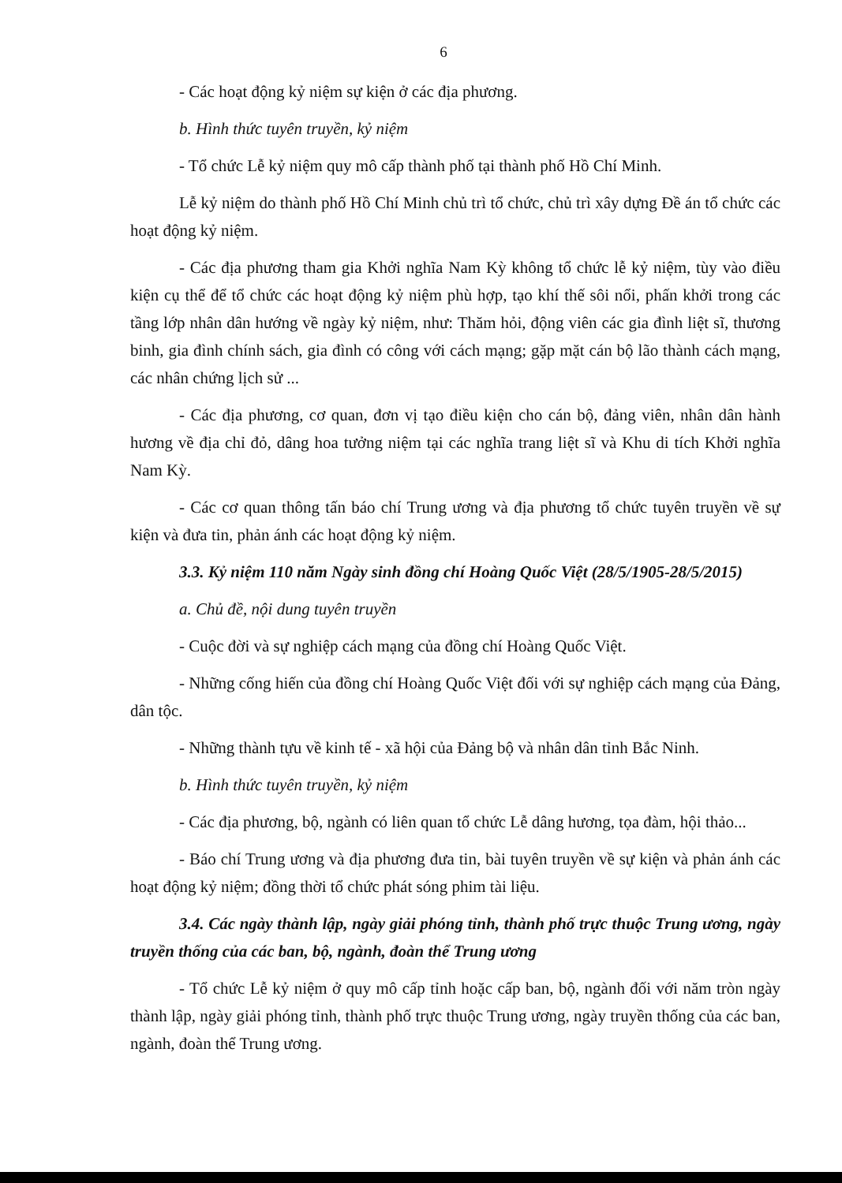6
- Các hoạt động kỷ niệm sự kiện ở các địa phương.
b. Hình thức tuyên truyền, kỷ niệm
- Tổ chức Lễ kỷ niệm quy mô cấp thành phố tại thành phố Hồ Chí Minh.
Lễ kỷ niệm do thành phố Hồ Chí Minh chủ trì tổ chức, chủ trì xây dựng Đề án tổ chức các hoạt động kỷ niệm.
- Các địa phương tham gia Khởi nghĩa Nam Kỳ không tổ chức lễ kỷ niệm, tùy vào điều kiện cụ thể để tổ chức các hoạt động kỷ niệm phù hợp, tạo khí thế sôi nổi, phấn khởi trong các tầng lớp nhân dân hướng về ngày kỷ niệm, như: Thăm hỏi, động viên các gia đình liệt sĩ, thương binh, gia đình chính sách, gia đình có công với cách mạng; gặp mặt cán bộ lão thành cách mạng, các nhân chứng lịch sử ...
- Các địa phương, cơ quan, đơn vị tạo điều kiện cho cán bộ, đảng viên, nhân dân hành hương về địa chỉ đỏ, dâng hoa tưởng niệm tại các nghĩa trang liệt sĩ và Khu di tích Khởi nghĩa Nam Kỳ.
- Các cơ quan thông tấn báo chí Trung ương và địa phương tổ chức tuyên truyền về sự kiện và đưa tin, phản ánh các hoạt động kỷ niệm.
3.3. Kỷ niệm 110 năm Ngày sinh đồng chí Hoàng Quốc Việt (28/5/1905-28/5/2015)
a. Chủ đề, nội dung tuyên truyền
- Cuộc đời và sự nghiệp cách mạng của đồng chí Hoàng Quốc Việt.
- Những cống hiến của đồng chí Hoàng Quốc Việt đối với sự nghiệp cách mạng của Đảng, dân tộc.
- Những thành tựu về kinh tế - xã hội của Đảng bộ và nhân dân tỉnh Bắc Ninh.
b. Hình thức tuyên truyền, kỷ niệm
- Các địa phương, bộ, ngành có liên quan tổ chức Lễ dâng hương, tọa đàm, hội thảo...
- Báo chí Trung ương và địa phương đưa tin, bài tuyên truyền về sự kiện và phản ánh các hoạt động kỷ niệm; đồng thời tổ chức phát sóng phim tài liệu.
3.4. Các ngày thành lập, ngày giải phóng tỉnh, thành phố trực thuộc Trung ương, ngày truyền thống của các ban, bộ, ngành, đoàn thể Trung ương
- Tổ chức Lễ kỷ niệm ở quy mô cấp tỉnh hoặc cấp ban, bộ, ngành đối với năm tròn ngày thành lập, ngày giải phóng tỉnh, thành phố trực thuộc Trung ương, ngày truyền thống của các ban, ngành, đoàn thể Trung ương.